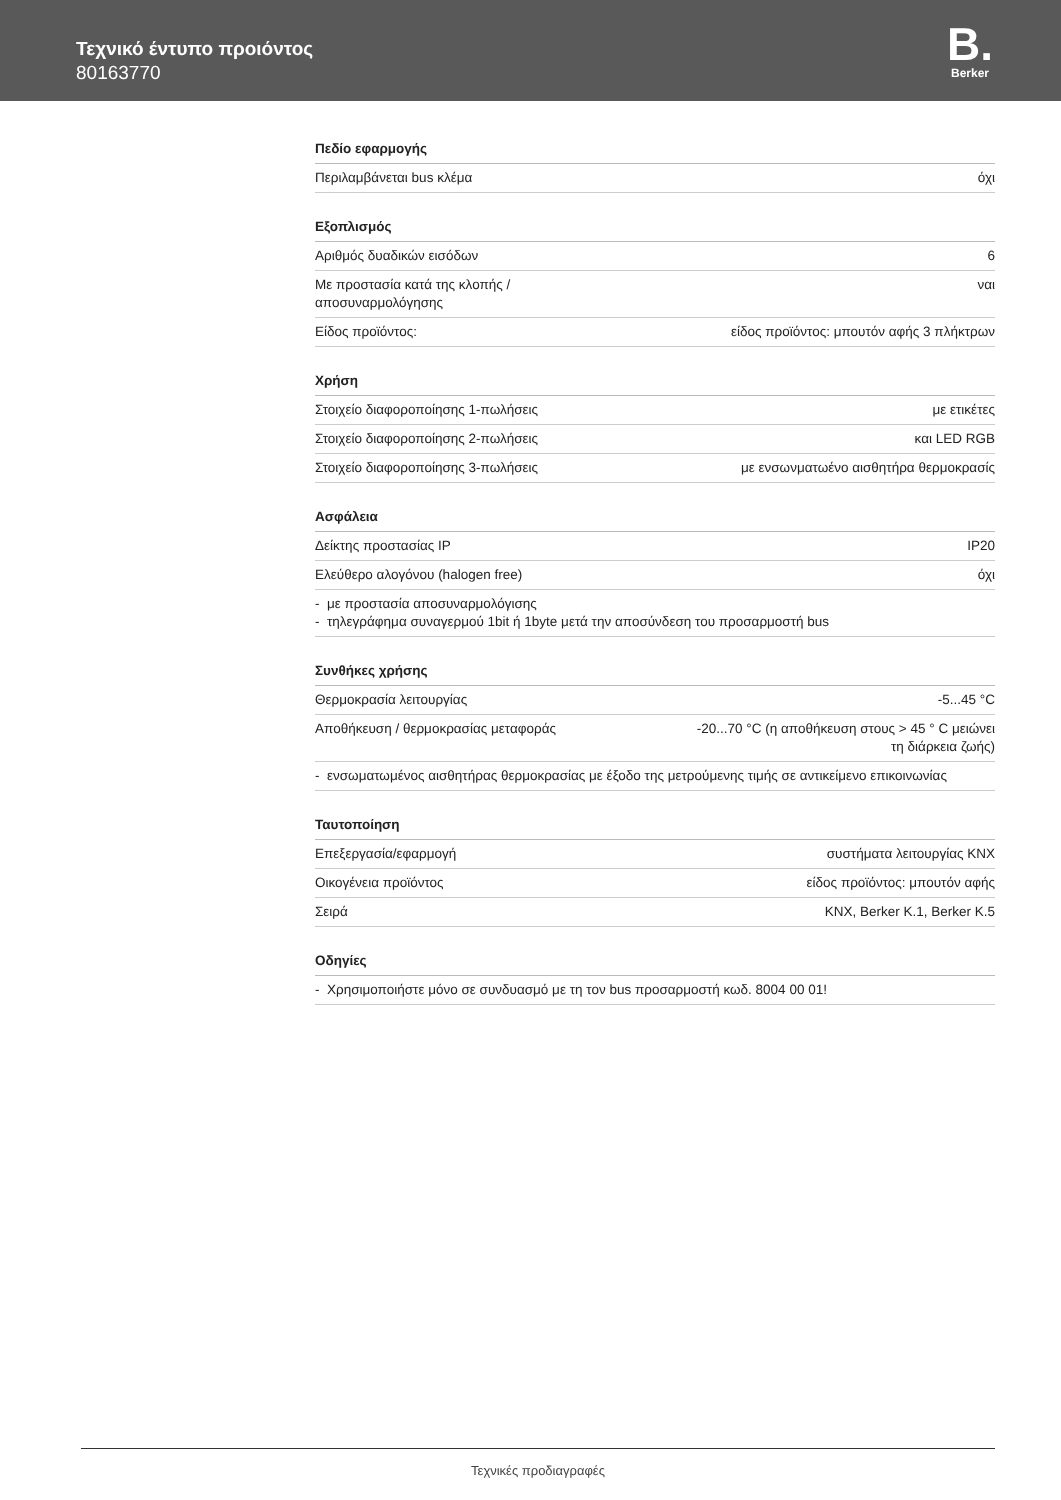Τεχνικό έντυπο προιόντος
80163770
B.
Berker
Πεδίο εφαρμογής
| Περιλαμβάνεται bus κλέμα | όχι |
Εξοπλισμός
| Αριθμός δυαδικών εισόδων | 6 |
| Με προστασία κατά της κλοπής / αποσυναρμολόγησης | ναι |
| Είδος προϊόντος: | είδος προϊόντος: μπουτόν αφής 3 πλήκτρων |
Χρήση
| Στοιχείο διαφοροποίησης 1-πωλήσεις | με ετικέτες |
| Στοιχείο διαφοροποίησης 2-πωλήσεις | και LED RGB |
| Στοιχείο διαφοροποίησης 3-πωλήσεις | με ενσωνματωένο αισθητήρα θερμοκρασίς |
Ασφάλεια
| Δείκτης προστασίας IP | IP20 |
| Ελεύθερο αλογόνου (halogen free) | όχι |
- με προστασία αποσυναρμολόγισης
- τηλεγράφημα συναγερμού 1bit ή 1byte μετά την αποσύνδεση του προσαρμοστή bus
Συνθήκες χρήσης
| Θερμοκρασία λειτουργίας | -5...45 °C |
| Αποθήκευση / θερμοκρασίας μεταφοράς | -20...70 °C (η αποθήκευση στους > 45 ° C μειώνει τη διάρκεια ζωής) |
- ενσωματωμένος αισθητήρας θερμοκρασίας με έξοδο της μετρούμενης τιμής σε αντικείμενο επικοινωνίας
Ταυτοποίηση
| Επεξεργασία/εφαρμογή | συστήματα λειτουργίας KNX |
| Οικογένεια προϊόντος | είδος προϊόντος: μπουτόν αφής |
| Σειρά | KNX, Berker K.1, Berker K.5 |
Οδηγίες
- Χρησιμοποιήστε μόνο σε συνδυασμό με τη τον bus προσαρμοστή κωδ. 8004 00 01!
Τεχνικές προδιαγραφές